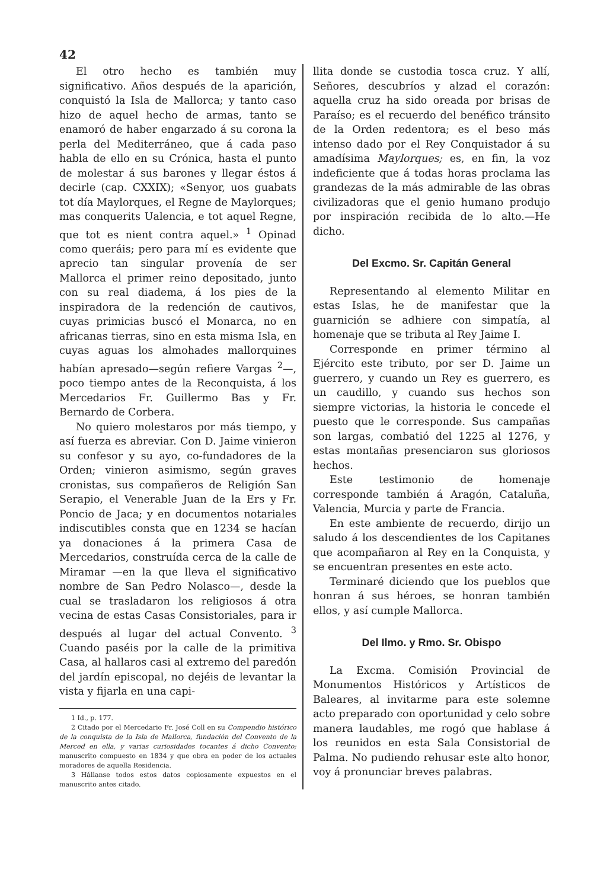42
El otro hecho es también muy significativo. Años después de la aparición, conquistó la Isla de Mallorca; y tanto caso hizo de aquel hecho de armas, tanto se enamoró de haber engarzado á su corona la perla del Mediterráneo, que á cada paso habla de ello en su Crónica, hasta el punto de molestar á sus barones y llegar éstos á decirle (cap. CXXIX); «Senyor, uos guabats tot día Maylorques, el Regne de Maylorques; mas conquerits Ualencia, e tot aquel Regne, que tot es nient contra aquel.» <sup>1</sup> Opinad como queráis; pero para mí es evidente que aprecio tan singular provenía de ser Mallorca el primer reino depositado, junto con su real diadema, á los pies de la inspiradora de la redención de cautivos, cuyas primicias buscó el Monarca, no en africanas tierras, sino en esta misma Isla, en cuyas aguas los almohades mallorquines habían apresado—según refiere Vargas <sup>2</sup>—, poco tiempo antes de la Reconquista, á los Mercedarios Fr. Guillermo Bas y Fr. Bernardo de Corbera.
No quiero molestaros por más tiempo, y así fuerza es abreviar. Con D. Jaime vinieron su confesor y su ayo, co-fundadores de la Orden; vinieron asimismo, según graves cronistas, sus compañeros de Religión San Serapio, el Venerable Juan de la Ers y Fr. Poncio de Jaca; y en documentos notariales indiscutibles consta que en 1234 se hacían ya donaciones á la primera Casa de Mercedarios, construída cerca de la calle de Miramar —en la que lleva el significativo nombre de San Pedro Nolasco—, desde la cual se trasladaron los religiosos á otra vecina de estas Casas Consistoriales, para ir después al lugar del actual Convento. <sup>3</sup> Cuando paséis por la calle de la primitiva Casa, al hallaros casi al extremo del paredón del jardín episcopal, no dejéis de levantar la vista y fijarla en una capi-
1 Id., p. 177.
2 Citado por el Mercedario Fr. José Coll en su Compendio histórico de la conquista de la Isla de Mallorca, fundación del Convento de la Merced en ella, y varias curiosidades tocantes á dicho Convento; manuscrito compuesto en 1834 y que obra en poder de los actuales moradores de aquella Residencia.
3 Hállanse todos estos datos copiosamente expuestos en el manuscrito antes citado.
llita donde se custodia tosca cruz. Y allí, Señores, descubríos y alzad el corazón: aquella cruz ha sido oreada por brisas de Paraíso; es el recuerdo del benéfico tránsito de la Orden redentora; es el beso más intenso dado por el Rey Conquistador á su amadísima Maylorques; es, en fin, la voz indeficiente que á todas horas proclama las grandezas de la más admirable de las obras civilizadoras que el genio humano produjo por inspiración recibida de lo alto.—He dicho.
Del Excmo. Sr. Capitán General
Representando al elemento Militar en estas Islas, he de manifestar que la guarnición se adhiere con simpatía, al homenaje que se tributa al Rey Jaime I.
Corresponde en primer término al Ejército este tributo, por ser D. Jaime un guerrero, y cuando un Rey es guerrero, es un caudillo, y cuando sus hechos son siempre victorias, la historia le concede el puesto que le corresponde. Sus campañas son largas, combatió del 1225 al 1276, y estas montañas presenciaron sus gloriosos hechos.
Este testimonio de homenaje corresponde también á Aragón, Cataluña, Valencia, Murcia y parte de Francia.
En este ambiente de recuerdo, dirijo un saludo á los descendientes de los Capitanes que acompañaron al Rey en la Conquista, y se encuentran presentes en este acto.
Terminaré diciendo que los pueblos que honran á sus héroes, se honran también ellos, y así cumple Mallorca.
Del Ilmo. y Rmo. Sr. Obispo
La Excma. Comisión Provincial de Monumentos Históricos y Artísticos de Baleares, al invitarme para este solemne acto preparado con oportunidad y celo sobre manera laudables, me rogó que hablase á los reunidos en esta Sala Consistorial de Palma. No pudiendo rehusar este alto honor, voy á pronunciar breves palabras.